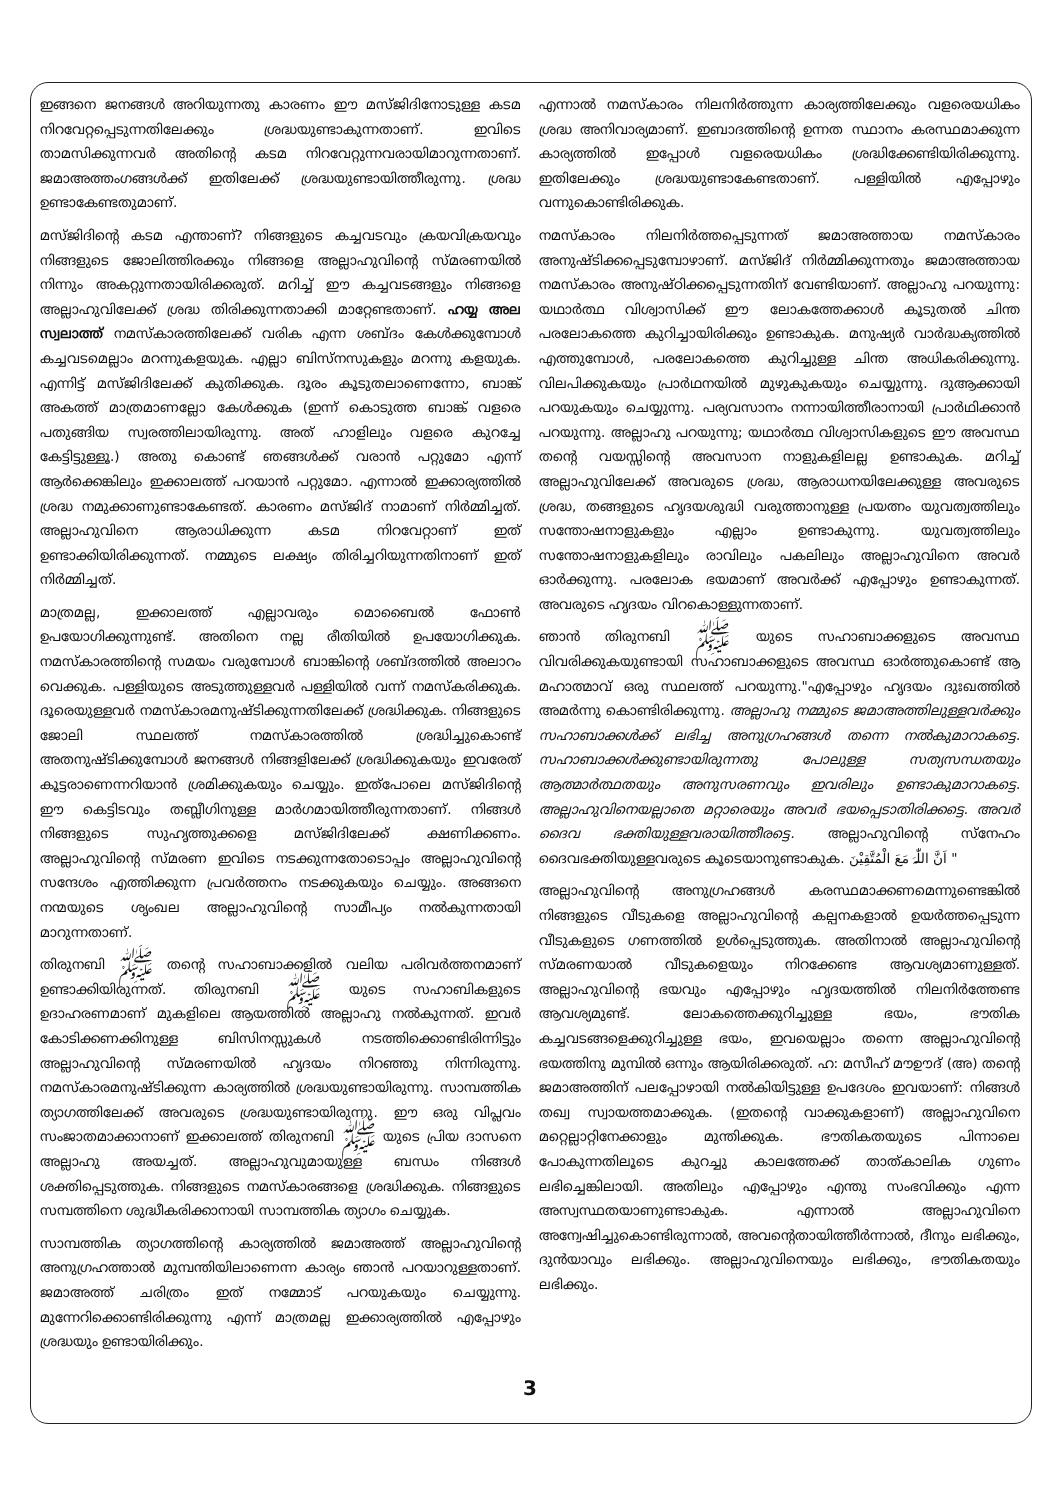ഇങ്ങനെ ജനങ്ങൾ അറിയുന്നതു കാരണം ഈ മസ്ജിദിനോടുള്ള കടമ നിറവേറ്റപ്പെടുന്നതിലേക്കും ശ്രദ്ധയുണ്ടാകുന്നതാണ്. ഇവിടെ താമസിക്കുന്നവർ അതിന്റെ കടമ നിറവേറ്റുന്നവരായിമാറുന്നതാണ്. ജമാഅത്തംഗങ്ങൾക്ക് ഇതിലേക്ക് ശ്രദ്ധയുണ്ടായിത്തീരുന്നു. ശ്രദ്ധ ഉണ്ടാകേണ്ടതുമാണ്.
മസ്ജിദിന്റെ കടമ എന്താണ്? നിങ്ങളുടെ കച്ചവടവും ക്രയവിക്രയവും നിങ്ങളുടെ ജോലിത്തിരക്കും നിങ്ങളെ അല്ലാഹുവിന്റെ സ്മരണയിൽ നിന്നും അകറ്റുന്നതായിരിക്കരുത്. മറിച്ച് ഈ കച്ചവടങ്ങളും നിങ്ങളെ അല്ലാഹുവിലേക്ക് ശ്രദ്ധ തിരിക്കുന്നതാക്കി മാറ്റേണ്ടതാണ്. ഹയ്യ അല സ്വലാത്ത് നമസ്കാരത്തിലേക്ക് വരിക എന്ന ശബ്ദം കേൾക്കുമ്പോൾ കച്ചവടമെല്ലാം മറന്നുകളയുക. എല്ലാ ബിസ്നസുകളും മറന്നു കളയുക. എന്നിട്ട് മസ്ജിദിലേക്ക് കുതിക്കുക. ദൂരം കൂടുതലാണെന്നോ, ബാങ്ക് അകത്ത് മാത്രമാണല്ലോ കേൾക്കുക (ഇന്ന് കൊടുത്ത ബാങ്ക് വളരെ പതുങ്ങിയ സ്വരത്തിലായിരുന്നു. അത് ഹാളിലും വളരെ കുറച്ചേ കേട്ടിട്ടുള്ളൂ.) അതു കൊണ്ട് ഞങ്ങൾക്ക് വരാൻ പറ്റുമോ എന്ന് ആർക്കെങ്കിലും ഇക്കാലത്ത് പറയാൻ പറ്റുമോ. എന്നാൽ ഇക്കാര്യത്തിൽ ശ്രദ്ധ നമുക്കാണുണ്ടാകേണ്ടത്. കാരണം മസ്ജിദ് നാമാണ് നിർമ്മിച്ചത്. അല്ലാഹുവിനെ ആരാധിക്കുന്ന കടമ നിറവേറ്റാണ് ഇത് ഉണ്ടാക്കിയിരിക്കുന്നത്. നമ്മുടെ ലക്ഷ്യം തിരിച്ചറിയുന്നതിനാണ് ഇത് നിർമ്മിച്ചത്.
മാത്രമല്ല, ഇക്കാലത്ത് എല്ലാവരും മൊബൈൽ ഫോൺ ഉപയോഗിക്കുന്നുണ്ട്. അതിനെ നല്ല രീതിയിൽ ഉപയോഗിക്കുക. നമസ്കാരത്തിന്റെ സമയം വരുമ്പോൾ ബാങ്കിന്റെ ശബ്ദത്തിൽ അലാറം വെക്കുക. പള്ളിയുടെ അടുത്തുള്ളവർ പള്ളിയിൽ വന്ന് നമസ്കരിക്കുക. ദൂരെയുള്ളവർ നമസ്കാരമനുഷ്ടിക്കുന്നതിലേക്ക് ശ്രദ്ധിക്കുക. നിങ്ങളുടെ ജോലി സ്ഥലത്ത് നമസ്കാരത്തിൽ ശ്രദ്ധിച്ചുകൊണ്ട് അതനുഷ്ടിക്കുമ്പോൾ ജനങ്ങൾ നിങ്ങളിലേക്ക് ശ്രദ്ധിക്കുകയും ഇവരേത് കൂട്ടരാണെന്നറിയാൻ ശ്രമിക്കുകയും ചെയ്യും. ഇത്പോലെ മസ്ജിദിന്റെ ഈ കെട്ടിടവും തബ്ലീഗിനുള്ള മാർഗമായിത്തീരുന്നതാണ്. നിങ്ങൾ നിങ്ങളുടെ സുഹൃത്തുക്കളെ മസ്ജിദിലേക്ക് ക്ഷണിക്കണം. അല്ലാഹുവിന്റെ സ്മരണ ഇവിടെ നടക്കുന്നതോടൊപ്പം അല്ലാഹുവിന്റെ സന്ദേശം എത്തിക്കുന്ന പ്രവർത്തനം നടക്കുകയും ചെയ്യും. അങ്ങനെ നന്മയുടെ ശൃംഖല അല്ലാഹുവിന്റെ സാമീപ്യം നൽകുന്നതായി മാറുന്നതാണ്.
തിരുനബി ﷺ തന്റെ സഹാബാക്കളിൽ വലിയ പരിവർത്തനമാണ് ഉണ്ടാക്കിയിരുന്നത്. തിരുനബി ﷺ യുടെ സഹാബികളുടെ ഉദാഹരണമാണ് മുകളിലെ ആയത്തിൽ അല്ലാഹു നൽകുന്നത്. ഇവർ കോടിക്കണക്കിനുള്ള ബിസിനസ്സുകൾ നടത്തിക്കൊണ്ടിരിന്നിട്ടും അല്ലാഹുവിന്റെ സ്മരണയിൽ ഹൃദയം നിറഞ്ഞു നിന്നിരുന്നു. നമസ്കാരമനുഷ്ടിക്കുന്ന കാര്യത്തിൽ ശ്രദ്ധയുണ്ടായിരുന്നു. സാമ്പത്തിക ത്യാഗത്തിലേക്ക് അവരുടെ ശ്രദ്ധയുണ്ടായിരുന്നു. ഈ ഒരു വിപ്ലവം സംജാതമാക്കാനാണ് ഇക്കാലത്ത് തിരുനബി ﷺ യുടെ പ്രിയ ദാസനെ അല്ലാഹു അയച്ചത്. അല്ലാഹുവുമായുള്ള ബന്ധം നിങ്ങൾ ശക്തിപ്പെടുത്തുക. നിങ്ങളുടെ നമസ്കാരങ്ങളെ ശ്രദ്ധിക്കുക. നിങ്ങളുടെ സമ്പത്തിനെ ശുദ്ധീകരിക്കാനായി സാമ്പത്തിക ത്യാഗം ചെയ്യുക.
സാമ്പത്തിക ത്യാഗത്തിന്റെ കാര്യത്തിൽ ജമാഅത്ത് അല്ലാഹുവിന്റെ അനുഗ്രഹത്താൽ മുമ്പന്തിയിലാണെന്ന കാര്യം ഞാൻ പറയാറുള്ളതാണ്. ജമാഅത്ത് ചരിത്രം ഇത് നമ്മോട് പറയുകയും ചെയ്യുന്നു. മുന്നേറിക്കൊണ്ടിരിക്കുന്നു എന്ന് മാത്രമല്ല ഇക്കാര്യത്തിൽ എപ്പോഴും ശ്രദ്ധയും ഉണ്ടായിരിക്കും.
എന്നാൽ നമസ്കാരം നിലനിർത്തുന്ന കാര്യത്തിലേക്കും വളരെയധികം ശ്രദ്ധ അനിവാര്യമാണ്. ഇബാദത്തിന്റെ ഉന്നത സ്ഥാനം കരസ്ഥമാക്കുന്ന കാര്യത്തിൽ ഇപ്പോൾ വളരെയധികം ശ്രദ്ധിക്കേണ്ടിയിരിക്കുന്നു. ഇതിലേക്കും ശ്രദ്ധയുണ്ടാകേണ്ടതാണ്. പള്ളിയിൽ എപ്പോഴും വന്നുകൊണ്ടിരിക്കുക.
നമസ്കാരം നിലനിർത്തപ്പെടുന്നത് ജമാഅത്തായ നമസ്കാരം അനുഷ്ടിക്കപ്പെടുമ്പോഴാണ്. മസ്ജിദ് നിർമ്മിക്കുന്നതും ജമാഅത്തായ നമസ്കാരം അനുഷ്ഠിക്കപ്പെടുന്നതിന് വേണ്ടിയാണ്. അല്ലാഹു പറയുന്നു: യഥാർത്ഥ വിശ്വാസിക്ക് ഈ ലോകത്തേക്കാൾ കൂടുതൽ ചിന്ത പരലോകത്തെ കുറിച്ചായിരിക്കും ഉണ്ടാകുക. മനുഷ്യർ വാർദ്ധക്യത്തിൽ എത്തുമ്പോൾ, പരലോകത്തെ കുറിച്ചുള്ള ചിന്ത അധികരിക്കുന്നു. വിലപിക്കുകയും പ്രാർഥനയിൽ മുഴുകുകയും ചെയ്യുന്നു. ദുആക്കായി പറയുകയും ചെയ്യുന്നു. പര്യവസാനം നന്നായിത്തീരാനായി പ്രാർഥിക്കാൻ പറയുന്നു. അല്ലാഹു പറയുന്നു; യഥാർത്ഥ വിശ്വാസികളുടെ ഈ അവസ്ഥ തന്റെ വയസ്സിന്റെ അവസാന നാളുകളിലല്ല ഉണ്ടാകുക. മറിച്ച് അല്ലാഹുവിലേക്ക് അവരുടെ ശ്രദ്ധ, ആരാധനയിലേക്കുള്ള അവരുടെ ശ്രദ്ധ, തങ്ങളുടെ ഹൃദയശുദ്ധി വരുത്താനുള്ള പ്രയത്നം യുവത്വത്തിലും സന്തോഷനാളുകളും എല്ലാം ഉണ്ടാകുന്നു. യുവത്വത്തിലും സന്തോഷനാളുകളിലും രാവിലും പകലിലും അല്ലാഹുവിനെ അവർ ഓർക്കുന്നു. പരലോക ഭയമാണ് അവർക്ക് എപ്പോഴും ഉണ്ടാകുന്നത്. അവരുടെ ഹൃദയം വിറകൊള്ളുന്നതാണ്.
ഞാൻ തിരുനബി ﷺ യുടെ സഹാബാക്കളുടെ അവസ്ഥ വിവരിക്കുകയുണ്ടായി സഹാബാക്കളുടെ അവസ്ഥ ഓർത്തുകൊണ്ട് ആ മഹാത്മാവ് ഒരു സ്ഥലത്ത് പറയുന്നു."എപ്പോഴും ഹൃദയം ദുഃഖത്തിൽ അമർന്നു കൊണ്ടിരിക്കുന്നു. അല്ലാഹു നമ്മുടെ ജമാഅത്തിലുള്ളവർക്കും സഹാബാക്കൾക്ക് ലഭിച്ച അനുഗ്രഹങ്ങൾ തന്നെ നൽകുമാറാകട്ടെ. സഹാബാക്കൾക്കുണ്ടായിരുന്നതു പോലുള്ള സത്യസന്ധതയും ആത്മാർത്ഥതയും അനുസരണവും ഇവരിലും ഉണ്ടാകുമാറാകട്ടെ. അല്ലാഹുവിനെയല്ലാതെ മറ്റാരെയും അവർ ഭയപ്പെടാതിരിക്കട്ടെ. അവർ ദൈവ ഭക്തിയുള്ളവരായിത്തീരട്ടെ. അല്ലാഹുവിന്റെ സ്നേഹം ദൈവഭക്തിയുള്ളവരുടെ കൂടെയാനുണ്ടാകുക. اَنَّ اللّٰہَ مَعَ الْمُتَّقِیْنَ "
അല്ലാഹുവിന്റെ അനുഗ്രഹങ്ങൾ കരസ്ഥമാക്കണമെന്നുണ്ടെങ്കിൽ നിങ്ങളുടെ വീടുകളെ അല്ലാഹുവിന്റെ കല്പനകളാൽ ഉയർത്തപ്പെടുന്ന വീടുകളുടെ ഗണത്തിൽ ഉൾപ്പെടുത്തുക. അതിനാൽ അല്ലാഹുവിന്റെ സ്മരണയാൽ വീടുകളെയും നിറക്കേണ്ട ആവശ്യമാണുള്ളത്. അല്ലാഹുവിന്റെ ഭയവും എപ്പോഴും ഹൃദയത്തിൽ നിലനിർത്തേണ്ട ആവശ്യമുണ്ട്. ലോകത്തെക്കുറിച്ചുള്ള ഭയം, ഭൗതിക കച്ചവടങ്ങളെക്കുറിച്ചുള്ള ഭയം, ഇവയെല്ലാം തന്നെ അല്ലാഹുവിന്റെ ഭയത്തിനു മുമ്പിൽ ഒന്നും ആയിരിക്കരുത്. ഹ: മസീഹ് മൗഊദ് (അ) തന്റെ ജമാഅത്തിന് പലപ്പോഴായി നൽകിയിട്ടുള്ള ഉപദേശം ഇവയാണ്: നിങ്ങൾ തഖ്വ സ്വായത്തമാക്കുക. (ഇതന്റെ വാക്കുകളാണ്) അല്ലാഹുവിനെ മറ്റെല്ലാറ്റിനേക്കാളും മുന്തിക്കുക. ഭൗതികതയുടെ പിന്നാലെ പോകുന്നതിലൂടെ കുറച്ചു കാലത്തേക്ക് താത്കാലിക ഗുണം ലഭിച്ചെങ്കിലായി. അതിലും എപ്പോഴും എന്തു സംഭവിക്കും എന്ന അസ്വസ്ഥതയാണുണ്ടാകുക. എന്നാൽ അല്ലാഹുവിനെ അന്വേഷിച്ചുകൊണ്ടിരുന്നാൽ, അവന്റെതായിത്തീർന്നാൽ, ദീനും ലഭിക്കും, ദുൻയാവും ലഭിക്കും. അല്ലാഹുവിനെയും ലഭിക്കും, ഭൗതികതയും ലഭിക്കും.
3